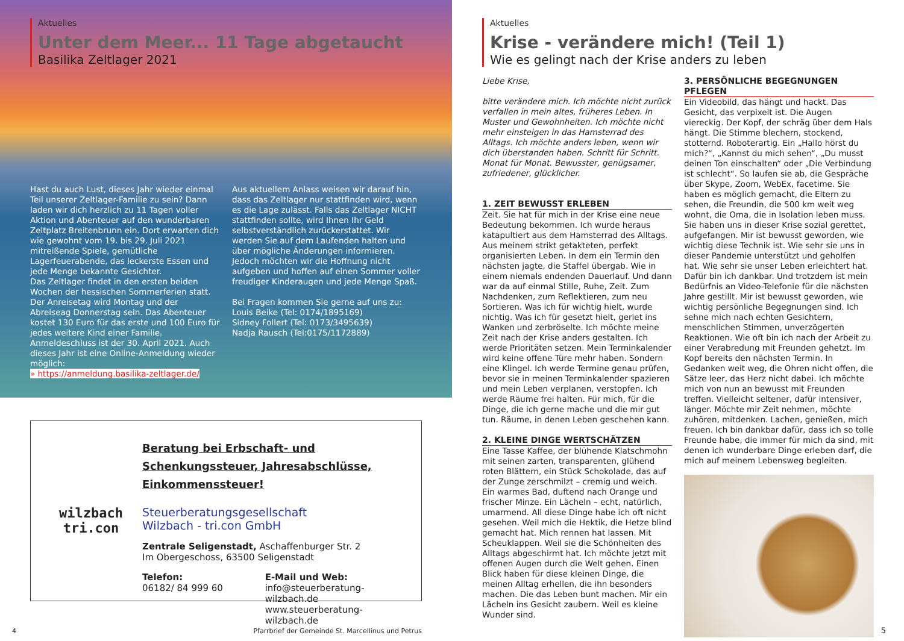Aktuelles
Unter dem Meer... 11 Tage abgetaucht
Basilika Zeltlager 2021
Hast du auch Lust, dieses Jahr wieder einmal Teil unserer Zeltlager-Familie zu sein? Dann laden wir dich herzlich zu 11 Tagen voller Aktion und Abenteuer auf den wunderbaren Zeltplatz Breitenbrunn ein. Dort erwarten dich wie gewohnt vom 19. bis 29. Juli 2021 mitreißende Spiele, gemütliche Lagerfeuerabende, das leckerste Essen und jede Menge bekannte Gesichter.
Das Zeltlager findet in den ersten beiden Wochen der hessischen Sommerferien statt. Der Anreisetag wird Montag und der Abreiseag Donnerstag sein. Das Abenteuer kostet 130 Euro für das erste und 100 Euro für jedes weitere Kind einer Familie. Anmeldeschluss ist der 30. April 2021. Auch dieses Jahr ist eine Online-Anmeldung wieder möglich:
» https://anmeldung.basilika-zeltlager.de/
Aus aktuellem Anlass weisen wir darauf hin, dass das Zeltlager nur stattfinden wird, wenn es die Lage zulässt. Falls das Zeltlager NICHT stattfinden sollte, wird Ihnen Ihr Geld selbstverständlich zurückerstattet. Wir werden Sie auf dem Laufenden halten und über mögliche Änderungen informieren. Jedoch möchten wir die Hoffnung nicht aufgeben und hoffen auf einen Sommer voller freudiger Kinderaugen und jede Menge Spaß.
Bei Fragen kommen Sie gerne auf uns zu:
Louis Beike (Tel: 0174/1895169)
Sidney Follert (Tel: 0173/3495639)
Nadja Rausch (Tel:0175/1172889)
wilzbach
tri.con
Beratung bei Erbschaft- und Schenkungssteuer, Jahresabschlüsse, Einkommenssteuer!
Steuerberatungsgesellschaft
Wilzbach - tri.con GmbH
Zentrale Seligenstadt, Aschaffenburger Str. 2
Im Obergeschoss, 63500 Seligenstadt
Telefon:
06182/ 84 999 60
E-Mail und Web:
info@steuerberatung-wilzbach.de
www.steuerberatung-wilzbach.de
4 Pfarrbrief der Gemeinde St. Marcellinus und Petrus
Aktuelles
Krise - verändere mich! (Teil 1)
Wie es gelingt nach der Krise anders zu leben
Liebe Krise,
bitte verändere mich. Ich möchte nicht zurück verfallen in mein altes, früheres Leben. In Muster und Gewohnheiten. Ich möchte nicht mehr einsteigen in das Hamsterrad des Alltags. Ich möchte anders leben, wenn wir dich überstanden haben. Schritt für Schritt. Monat für Monat. Bewusster, genügsamer, zufriedener, glücklicher.
1. ZEIT BEWUSST ERLEBEN
Zeit. Sie hat für mich in der Krise eine neue Bedeutung bekommen. Ich wurde heraus katapultiert aus dem Hamsterrad des Alltags. Aus meinem strikt getakteten, perfekt organisierten Leben. In dem ein Termin den nächsten jagte, die Staffel übergab. Wie in einem niemals endenden Dauerlauf. Und dann war da auf einmal Stille, Ruhe, Zeit. Zum Nachdenken, zum Reflektieren, zum neu Sortieren. Was ich für wichtig hielt, wurde nichtig. Was ich für gesetzt hielt, geriet ins Wanken und zerbröselte. Ich möchte meine Zeit nach der Krise anders gestalten. Ich werde Prioritäten setzen. Mein Terminkalender wird keine offene Türe mehr haben. Sondern eine Klingel. Ich werde Termine genau prüfen, bevor sie in meinen Terminkalender spazieren und mein Leben verplanen, verstopfen. Ich werde Räume frei halten. Für mich, für die Dinge, die ich gerne mache und die mir gut tun. Räume, in denen Leben geschehen kann.
2. KLEINE DINGE WERTSCHÄTZEN
Eine Tasse Kaffee, der blühende Klatschmohn mit seinen zarten, transparenten, glühend roten Blättern, ein Stück Schokolade, das auf der Zunge zerschmilzt – cremig und weich. Ein warmes Bad, duftend nach Orange und frischer Minze. Ein Lächeln – echt, natürlich, umarmend. All diese Dinge habe ich oft nicht gesehen. Weil mich die Hektik, die Hetze blind gemacht hat. Mich rennen hat lassen. Mit Scheuklappen. Weil sie die Schönheiten des Alltags abgeschirmt hat. Ich möchte jetzt mit offenen Augen durch die Welt gehen. Einen Blick haben für diese kleinen Dinge, die meinen Alltag erhellen, die ihn besonders machen. Die das Leben bunt machen. Mir ein Lächeln ins Gesicht zaubern. Weil es kleine Wunder sind.
3. PERSÖNLICHE BEGEGNUNGEN PFLEGEN
Ein Videobild, das hängt und hackt. Das Gesicht, das verpixelt ist. Die Augen viereckig. Der Kopf, der schräg über dem Hals hängt. Die Stimme blechern, stockend, stotternd. Roboterartig. Ein „Hallo hörst du mich?“, „Kannst du mich sehen“, „Du musst deinen Ton einschalten“ oder „Die Verbindung ist schlecht“. So laufen sie ab, die Gespräche über Skype, Zoom, WebEx, facetime. Sie haben es möglich gemacht, die Eltern zu sehen, die Freundin, die 500 km weit weg wohnt, die Oma, die in Isolation leben muss. Sie haben uns in dieser Krise sozial gerettet, aufgefangen. Mir ist bewusst geworden, wie wichtig diese Technik ist. Wie sehr sie uns in dieser Pandemie unterstützt und geholfen hat. Wie sehr sie unser Leben erleichtert hat. Dafür bin ich dankbar. Und trotzdem ist mein Bedürfnis an Video-Telefonie für die nächsten Jahre gestillt. Mir ist bewusst geworden, wie wichtig persönliche Begegnungen sind. Ich sehne mich nach echten Gesichtern, menschlichen Stimmen, unverzögerten Reaktionen. Wie oft bin ich nach der Arbeit zu einer Verabredung mit Freunden gehetzt. Im Kopf bereits den nächsten Termin. In Gedanken weit weg, die Ohren nicht offen, die Sätze leer, das Herz nicht dabei. Ich möchte mich von nun an bewusst mit Freunden treffen. Vielleicht seltener, dafür intensiver, länger. Möchte mir Zeit nehmen, möchte zuhören, mitdenken. Lachen, genießen, mich freuen. Ich bin dankbar dafür, dass ich so tolle Freunde habe, die immer für mich da sind, mit denen ich wunderbare Dinge erleben darf, die mich auf meinem Lebensweg begleiten.
5